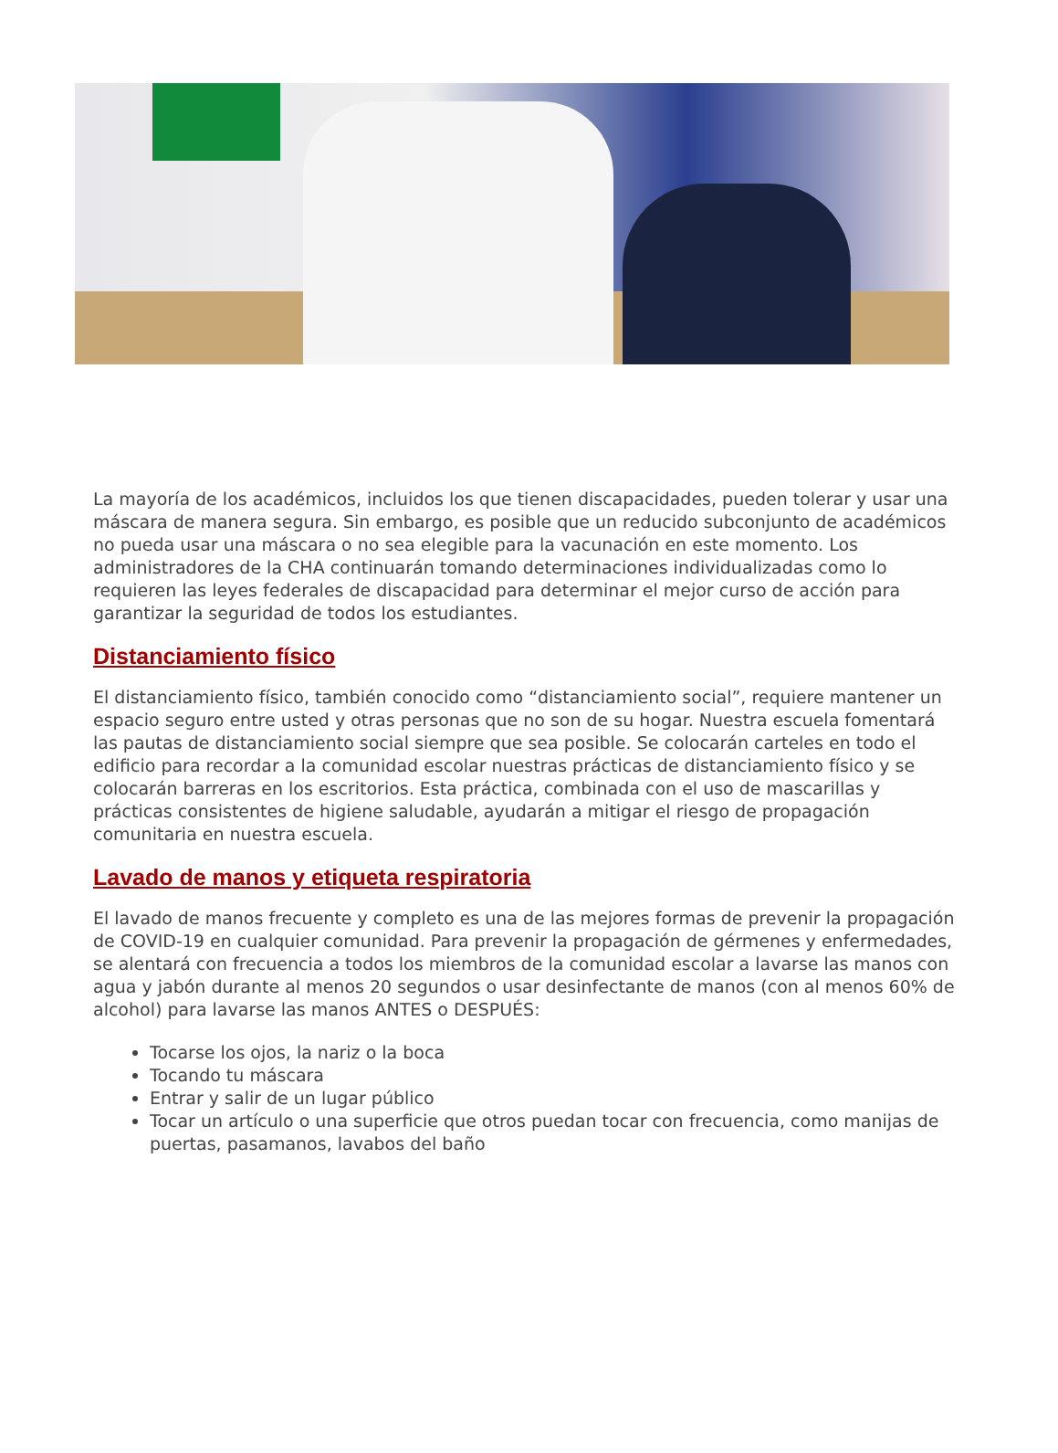La mayoría de los académicos, incluidos los que tienen discapacidades, pueden tolerar y usar una máscara de manera segura. Sin embargo, es posible que un reducido subconjunto de académicos no pueda usar una máscara o no sea elegible para la vacunación en este momento. Los administradores de la CHA continuarán tomando determinaciones individualizadas como lo requieren las leyes federales de discapacidad para determinar el mejor curso de acción para garantizar la seguridad de todos los estudiantes.
Distanciamiento físico
El distanciamiento físico, también conocido como “distanciamiento social”, requiere mantener un espacio seguro entre usted y otras personas que no son de su hogar. Nuestra escuela fomentará las pautas de distanciamiento social siempre que sea posible. Se colocarán carteles en todo el edificio para recordar a la comunidad escolar nuestras prácticas de distanciamiento físico y se colocarán barreras en los escritorios. Esta práctica, combinada con el uso de mascarillas y prácticas consistentes de higiene saludable, ayudarán a mitigar el riesgo de propagación comunitaria en nuestra escuela.
Lavado de manos y etiqueta respiratoria
El lavado de manos frecuente y completo es una de las mejores formas de prevenir la propagación de COVID-19 en cualquier comunidad. Para prevenir la propagación de gérmenes y enfermedades, se alentará con frecuencia a todos los miembros de la comunidad escolar a lavarse las manos con agua y jabón durante al menos 20 segundos o usar desinfectante de manos (con al menos 60% de alcohol) para lavarse las manos ANTES o DESPUÉS:
Tocarse los ojos, la nariz o la boca
Tocando tu máscara
Entrar y salir de un lugar público
Tocar un artículo o una superficie que otros puedan tocar con frecuencia, como manijas de puertas, pasamanos, lavabos del baño